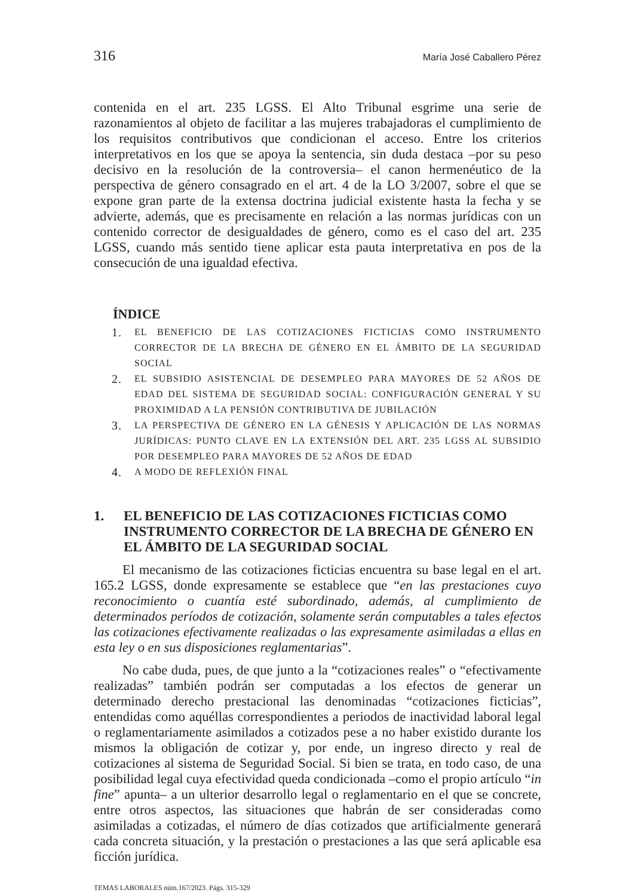316 María José Caballero Pérez
contenida en el art. 235 LGSS. El Alto Tribunal esgrime una serie de razonamientos al objeto de facilitar a las mujeres trabajadoras el cumplimiento de los requisitos contributivos que condicionan el acceso. Entre los criterios interpretativos en los que se apoya la sentencia, sin duda destaca –por su peso decisivo en la resolución de la controversia– el canon hermenéutico de la perspectiva de género consagrado en el art. 4 de la LO 3/2007, sobre el que se expone gran parte de la extensa doctrina judicial existente hasta la fecha y se advierte, además, que es precisamente en relación a las normas jurídicas con un contenido corrector de desigualdades de género, como es el caso del art. 235 LGSS, cuando más sentido tiene aplicar esta pauta interpretativa en pos de la consecución de una igualdad efectiva.
ÍNDICE
1. EL BENEFICIO DE LAS COTIZACIONES FICTICIAS COMO INSTRUMENTO CORRECTOR DE LA BRECHA DE GÉNERO EN EL ÁMBITO DE LA SEGURIDAD SOCIAL
2. EL SUBSIDIO ASISTENCIAL DE DESEMPLEO PARA MAYORES DE 52 AÑOS DE EDAD DEL SISTEMA DE SEGURIDAD SOCIAL: CONFIGURACIÓN GENERAL Y SU PROXIMIDAD A LA PENSIÓN CONTRIBUTIVA DE JUBILACIÓN
3. LA PERSPECTIVA DE GÉNERO EN LA GÉNESIS Y APLICACIÓN DE LAS NORMAS JURÍDICAS: PUNTO CLAVE EN LA EXTENSIÓN DEL ART. 235 LGSS AL SUBSIDIO POR DESEMPLEO PARA MAYORES DE 52 AÑOS DE EDAD
4. A MODO DE REFLEXIÓN FINAL
1. EL BENEFICIO DE LAS COTIZACIONES FICTICIAS COMO INSTRUMENTO CORRECTOR DE LA BRECHA DE GÉNERO EN EL ÁMBITO DE LA SEGURIDAD SOCIAL
El mecanismo de las cotizaciones ficticias encuentra su base legal en el art. 165.2 LGSS, donde expresamente se establece que “en las prestaciones cuyo reconocimiento o cuantía esté subordinado, además, al cumplimiento de determinados períodos de cotización, solamente serán computables a tales efectos las cotizaciones efectivamente realizadas o las expresamente asimiladas a ellas en esta ley o en sus disposiciones reglamentarias”.
No cabe duda, pues, de que junto a la “cotizaciones reales” o “efectivamente realizadas” también podrán ser computadas a los efectos de generar un determinado derecho prestacional las denominadas “cotizaciones ficticias”, entendidas como aquéllas correspondientes a periodos de inactividad laboral legal o reglamentariamente asimilados a cotizados pese a no haber existido durante los mismos la obligación de cotizar y, por ende, un ingreso directo y real de cotizaciones al sistema de Seguridad Social. Si bien se trata, en todo caso, de una posibilidad legal cuya efectividad queda condicionada –como el propio artículo “in fine” apunta– a un ulterior desarrollo legal o reglamentario en el que se concrete, entre otros aspectos, las situaciones que habrán de ser consideradas como asimiladas a cotizadas, el número de días cotizados que artificialmente generará cada concreta situación, y la prestación o prestaciones a las que será aplicable esa ficción jurídica.
TEMAS LABORALES núm.167/2023. Págs. 315-329